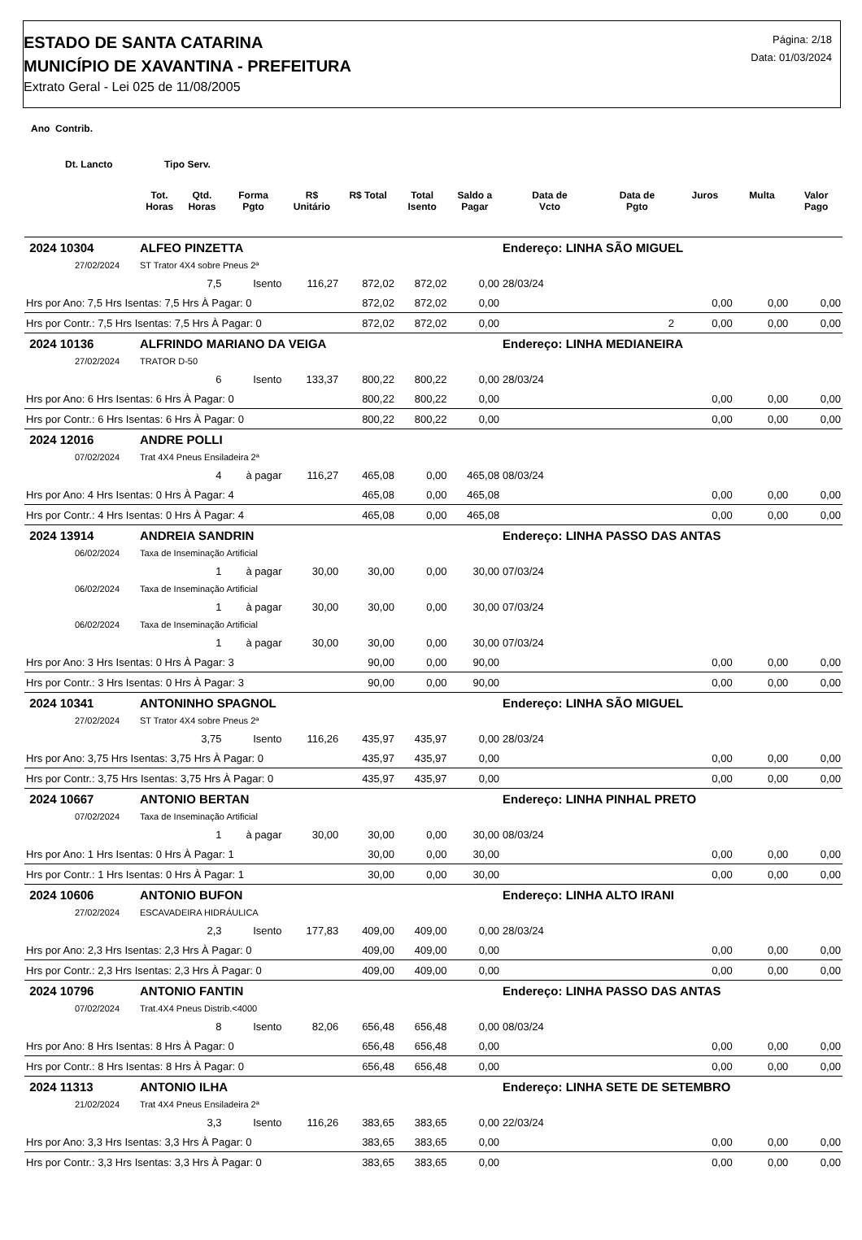ESTADO DE SANTA CATARINA
MUNICÍPIO DE XAVANTINA - PREFEITURA
Extrato Geral - Lei 025 de 11/08/2005
Página: 2/18
Data: 01/03/2024
Ano Contrib.
Dt. Lancto Tipo Serv.
| | | Tot. Horas | Qtd. Horas | Forma Pgto | R$ Unitário | R$ Total | Total Isento | Saldo a Pagar | Data de Vcto | Data de Pgto | Juros | Multa | Valor Pago |
| --- | --- | --- | --- | --- | --- | --- | --- | --- | --- | --- | --- | --- | --- |
| 2024 10304 | | ALFEO PINZETTA | | | | | | | Endereço: LINHA SÃO MIGUEL | | | | |
| | 27/02/2024 | ST Trator 4X4 sobre Pneus 2ª | | | | | | | | | | | |
| | | | 7,5 | Isento | 116,27 | 872,02 | 872,02 | 0,00 | 28/03/24 | | | | |
| Hrs por Ano: 7,5 Hrs Isentas: 7,5 Hrs À Pagar: 0 | | | | | | 872,02 | 872,02 | 0,00 | | | 0,00 | 0,00 | 0,00 |
| Hrs por Contr.: 7,5 Hrs Isentas: 7,5 Hrs À Pagar: 0 | | | | | | 872,02 | 872,02 | 0,00 | | 2 | 0,00 | 0,00 | 0,00 |
| 2024 10136 | | ALFRINDO MARIANO DA VEIGA | | | | | | | Endereço: LINHA MEDIANEIRA | | | | |
| | 27/02/2024 | TRATOR D-50 | | | | | | | | | | | |
| | | | 6 | Isento | 133,37 | 800,22 | 800,22 | 0,00 | 28/03/24 | | | | |
| Hrs por Ano: 6 Hrs Isentas: 6 Hrs À Pagar: 0 | | | | | | 800,22 | 800,22 | 0,00 | | | 0,00 | 0,00 | 0,00 |
| Hrs por Contr.: 6 Hrs Isentas: 6 Hrs À Pagar: 0 | | | | | | 800,22 | 800,22 | 0,00 | | | 0,00 | 0,00 | 0,00 |
| 2024 12016 | | ANDRE POLLI | | | | | | | | | | | |
| | 07/02/2024 | Trat 4X4 Pneus Ensiladeira 2ª | | | | | | | | | | | |
| | | | 4 | à pagar | 116,27 | 465,08 | 0,00 | 465,08 | 08/03/24 | | | | |
| Hrs por Ano: 4 Hrs Isentas: 0 Hrs À Pagar: 4 | | | | | | 465,08 | 0,00 | 465,08 | | | 0,00 | 0,00 | 0,00 |
| Hrs por Contr.: 4 Hrs Isentas: 0 Hrs À Pagar: 4 | | | | | | 465,08 | 0,00 | 465,08 | | | 0,00 | 0,00 | 0,00 |
| 2024 13914 | | ANDREIA SANDRIN | | | | | | | Endereço: LINHA PASSO DAS ANTAS | | | | |
| | 06/02/2024 | Taxa de Inseminação Artificial | | | | | | | | | | | |
| | | | 1 | à pagar | 30,00 | 30,00 | 0,00 | 30,00 | 07/03/24 | | | | |
| | 06/02/2024 | Taxa de Inseminação Artificial | | | | | | | | | | | |
| | | | 1 | à pagar | 30,00 | 30,00 | 0,00 | 30,00 | 07/03/24 | | | | |
| | 06/02/2024 | Taxa de Inseminação Artificial | | | | | | | | | | | |
| | | | 1 | à pagar | 30,00 | 30,00 | 0,00 | 30,00 | 07/03/24 | | | | |
| Hrs por Ano: 3 Hrs Isentas: 0 Hrs À Pagar: 3 | | | | | | 90,00 | 0,00 | 90,00 | | | 0,00 | 0,00 | 0,00 |
| Hrs por Contr.: 3 Hrs Isentas: 0 Hrs À Pagar: 3 | | | | | | 90,00 | 0,00 | 90,00 | | | 0,00 | 0,00 | 0,00 |
| 2024 10341 | | ANTONINHO SPAGNOL | | | | | | | Endereço: LINHA SÃO MIGUEL | | | | |
| | 27/02/2024 | ST Trator 4X4 sobre Pneus 2ª | | | | | | | | | | | |
| | | | 3,75 | Isento | 116,26 | 435,97 | 435,97 | 0,00 | 28/03/24 | | | | |
| Hrs por Ano: 3,75 Hrs Isentas: 3,75 Hrs À Pagar: 0 | | | | | | 435,97 | 435,97 | 0,00 | | | 0,00 | 0,00 | 0,00 |
| Hrs por Contr.: 3,75 Hrs Isentas: 3,75 Hrs À Pagar: 0 | | | | | | 435,97 | 435,97 | 0,00 | | | 0,00 | 0,00 | 0,00 |
| 2024 10667 | | ANTONIO BERTAN | | | | | | | Endereço: LINHA PINHAL PRETO | | | | |
| | 07/02/2024 | Taxa de Inseminação Artificial | | | | | | | | | | | |
| | | | 1 | à pagar | 30,00 | 30,00 | 0,00 | 30,00 | 08/03/24 | | | | |
| Hrs por Ano: 1 Hrs Isentas: 0 Hrs À Pagar: 1 | | | | | | 30,00 | 0,00 | 30,00 | | | 0,00 | 0,00 | 0,00 |
| Hrs por Contr.: 1 Hrs Isentas: 0 Hrs À Pagar: 1 | | | | | | 30,00 | 0,00 | 30,00 | | | 0,00 | 0,00 | 0,00 |
| 2024 10606 | | ANTONIO BUFON | | | | | | | Endereço: LINHA ALTO IRANI | | | | |
| | 27/02/2024 | ESCAVADEIRA HIDRÁULICA | | | | | | | | | | | |
| | | | 2,3 | Isento | 177,83 | 409,00 | 409,00 | 0,00 | 28/03/24 | | | | |
| Hrs por Ano: 2,3 Hrs Isentas: 2,3 Hrs À Pagar: 0 | | | | | | 409,00 | 409,00 | 0,00 | | | 0,00 | 0,00 | 0,00 |
| Hrs por Contr.: 2,3 Hrs Isentas: 2,3 Hrs À Pagar: 0 | | | | | | 409,00 | 409,00 | 0,00 | | | 0,00 | 0,00 | 0,00 |
| 2024 10796 | | ANTONIO FANTIN | | | | | | | Endereço: LINHA PASSO DAS ANTAS | | | | |
| | 07/02/2024 | Trat.4X4 Pneus Distrib.<4000 | | | | | | | | | | | |
| | | | 8 | Isento | 82,06 | 656,48 | 656,48 | 0,00 | 08/03/24 | | | | |
| Hrs por Ano: 8 Hrs Isentas: 8 Hrs À Pagar: 0 | | | | | | 656,48 | 656,48 | 0,00 | | | 0,00 | 0,00 | 0,00 |
| Hrs por Contr.: 8 Hrs Isentas: 8 Hrs À Pagar: 0 | | | | | | 656,48 | 656,48 | 0,00 | | | 0,00 | 0,00 | 0,00 |
| 2024 11313 | | ANTONIO ILHA | | | | | | | Endereço: LINHA SETE DE SETEMBRO | | | | |
| | 21/02/2024 | Trat 4X4 Pneus Ensiladeira 2ª | | | | | | | | | | | |
| | | | 3,3 | Isento | 116,26 | 383,65 | 383,65 | 0,00 | 22/03/24 | | | | |
| Hrs por Ano: 3,3 Hrs Isentas: 3,3 Hrs À Pagar: 0 | | | | | | 383,65 | 383,65 | 0,00 | | | 0,00 | 0,00 | 0,00 |
| Hrs por Contr.: 3,3 Hrs Isentas: 3,3 Hrs À Pagar: 0 | | | | | | 383,65 | 383,65 | 0,00 | | | 0,00 | 0,00 | 0,00 |